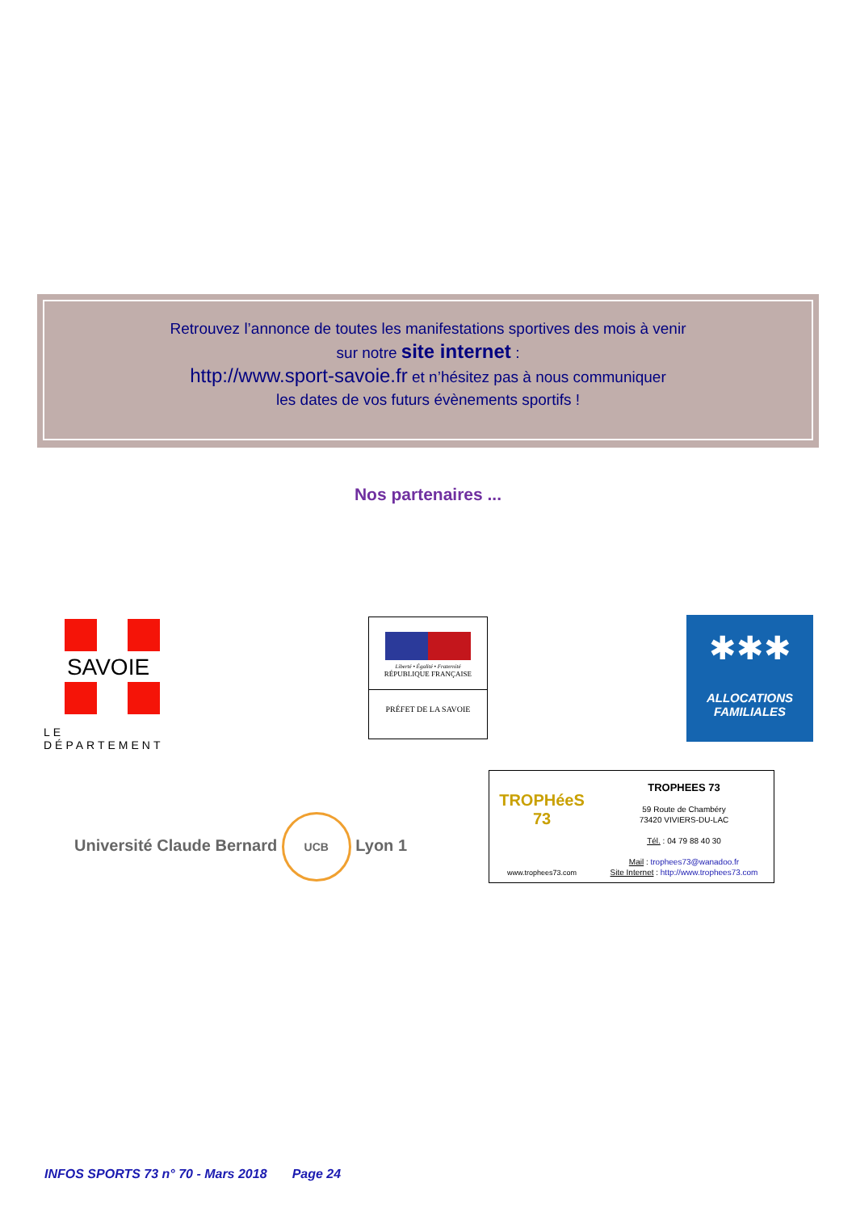Retrouvez l’annonce de toutes les manifestations sportives des mois à venir
sur notre site internet :
http://www.sport-savoie.fr et n’hésitez pas à nous communiquer
les dates de vos futurs évènements sportifs !
Nos partenaires ...
SAVOIE
LE DÉPARTEMENT
Liberté • Égalité • Fraternité
RÉPUBLIQUE FRANÇAISE
PRÉFET DE LA SAVOIE
✱✱✱
ALLOCATIONS
FAMILIALES
Université Claude Bernard UCB Lyon 1
TROPHéeS 73
www.trophees73.com
TROPHEES 73
59 Route de Chambéry
73420 VIVIERS-DU-LAC
Tél. : 04 79 88 40 30
Mail : trophees73@wanadoo.fr
Site Internet : http://www.trophees73.com
INFOS SPORTS 73 n° 70 - Mars 2018 Page 24